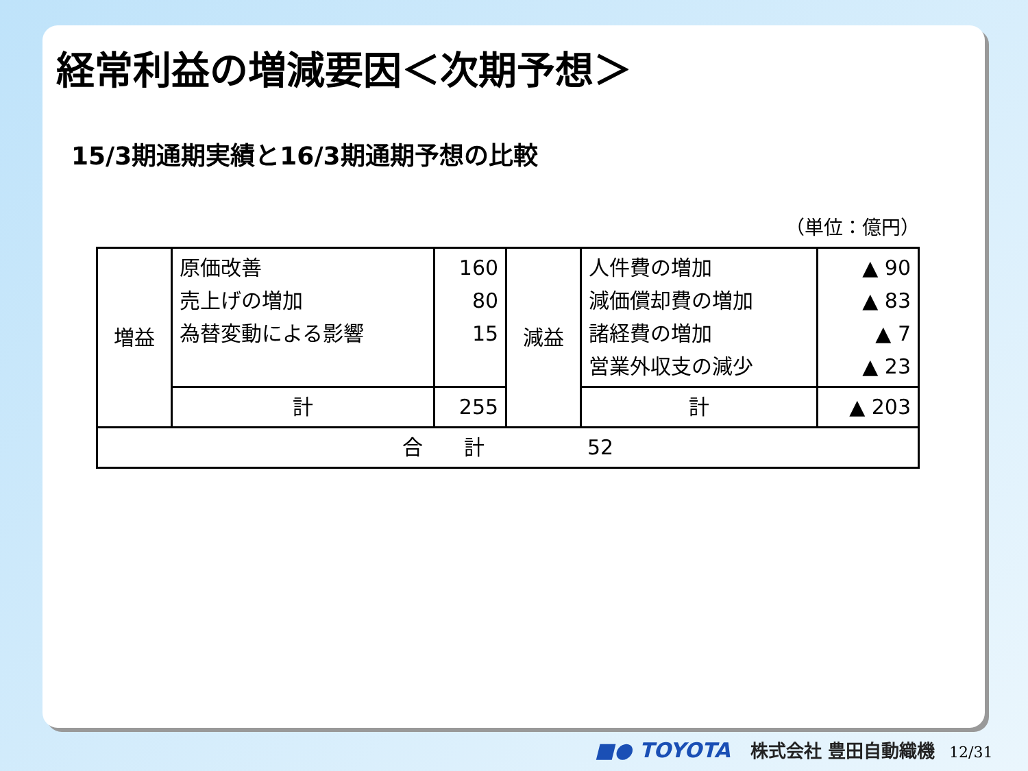経常利益の増減要因＜次期予想＞
15/3期通期実績と16/3期通期予想の比較
（単位：億円）
| 増益 | 原価改善 売上げの増加 為替変動による影響 | 160 80 15 | 減益 | 人件費の増加 減価償却費の増加 諸経費の増加 営業外収支の減少 | ▲ 90 ▲ 83 ▲ 7 ▲ 23 |
| | 計 | 255 | | 計 | ▲ 203 |
| 合 計 52 | | | | | |
■● TOYOTA 株式会社 豊田自動織機 12/31